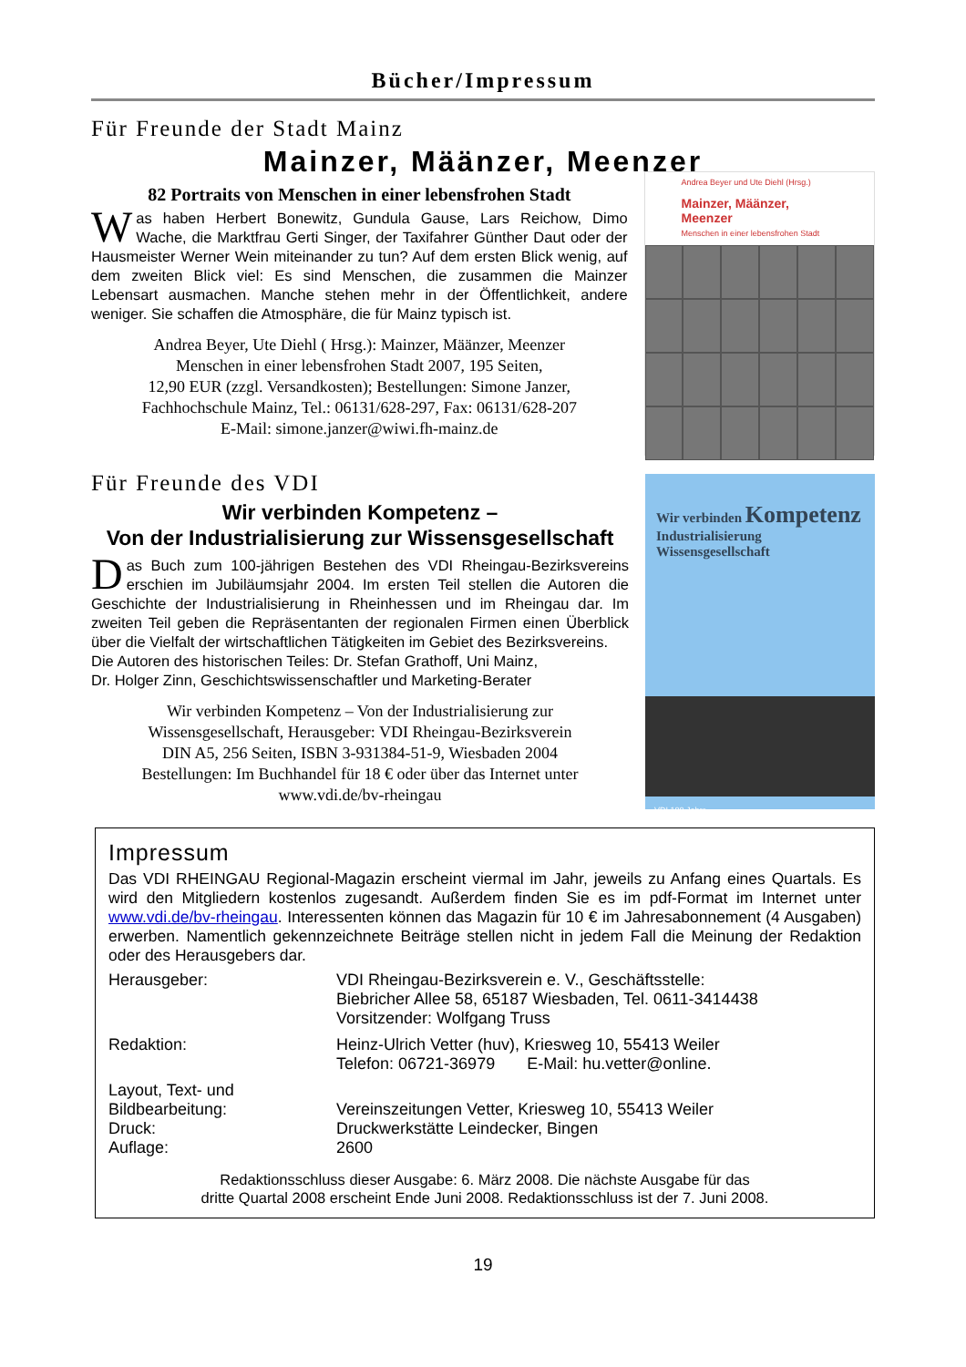Bücher/Impressum
Für Freunde der Stadt Mainz
Mainzer, Määnzer, Meenzer
82 Portraits von Menschen in einer lebensfrohen Stadt
Was haben Herbert Bonewitz, Gundula Gause, Lars Reichow, Dimo Wache, die Marktfrau Gerti Singer, der Taxifahrer Günther Daut oder der Hausmeister Werner Wein miteinander zu tun? Auf dem ersten Blick wenig, auf dem zweiten Blick viel: Es sind Menschen, die zusammen die Mainzer Lebensart ausmachen. Manche stehen mehr in der Öffentlichkeit, andere weniger. Sie schaffen die Atmosphäre, die für Mainz typisch ist.
Andrea Beyer, Ute Diehl ( Hrsg.): Mainzer, Määnzer, Meenzer
Menschen in einer lebensfrohen Stadt 2007, 195 Seiten,
12,90 EUR (zzgl. Versandkosten); Bestellungen: Simone Janzer,
Fachhochschule Mainz, Tel.: 06131/628-297, Fax: 06131/628-207
E-Mail: simone.janzer@wiwi.fh-mainz.de
Andrea Beyer und Ute Diehl (Hrsg.)
Mainzer, Määnzer, Meenzer
Menschen in einer lebensfrohen Stadt
Für Freunde des VDI
Wir verbinden Kompetenz –
Von der Industrialisierung zur Wissensgesellschaft
Das Buch zum 100-jährigen Bestehen des VDI Rheingau-Bezirksvereins erschien im Jubiläumsjahr 2004. Im ersten Teil stellen die Autoren die Geschichte der Industrialisierung in Rheinhessen und im Rheingau dar. Im zweiten Teil geben die Repräsentanten der regionalen Firmen einen Überblick über die Vielfalt der wirtschaftlichen Tätigkeiten im Gebiet des Bezirksvereins.
Die Autoren des historischen Teiles: Dr. Stefan Grathoff, Uni Mainz,
Dr. Holger Zinn, Geschichtswissenschaftler und Marketing-Berater
Wir verbinden Kompetenz – Von der Industrialisierung zur
Wissensgesellschaft, Herausgeber: VDI Rheingau-Bezirksverein
DIN A5, 256 Seiten, ISBN 3-931384-51-9, Wiesbaden 2004
Bestellungen: Im Buchhandel für 18 € oder über das Internet unter
www.vdi.de/bv-rheingau
Wir verbinden Kompetenz
Industrialisierung
Wissensgesellschaft
VDI 100 Jahre
Impressum
Das VDI RHEINGAU Regional-Magazin erscheint viermal im Jahr, jeweils zu Anfang eines Quartals. Es wird den Mitgliedern kostenlos zugesandt. Außerdem finden Sie es im pdf-Format im Internet unter www.vdi.de/bv-rheingau. Interessenten können das Magazin für 10 € im Jahresabonnement (4 Ausgaben) erwerben. Namentlich gekennzeichnete Beiträge stellen nicht in jedem Fall die Meinung der Redaktion oder des Herausgebers dar.
| Herausgeber: | VDI Rheingau-Bezirksverein e. V., Geschäftsstelle: Biebricher Allee 58, 65187 Wiesbaden, Tel. 0611-3414438 Vorsitzender: Wolfgang Truss |
| Redaktion: | Heinz-Ulrich Vetter (huv), Kriesweg 10, 55413 Weiler Telefon: 06721-36979 E-Mail: hu.vetter@online. |
| Layout, Text- und Bildbearbeitung: | Vereinszeitungen Vetter, Kriesweg 10, 55413 Weiler |
| Druck: | Druckwerkstätte Leindecker, Bingen |
| Auflage: | 2600 |
Redaktionsschluss dieser Ausgabe: 6. März 2008. Die nächste Ausgabe für das
dritte Quartal 2008 erscheint Ende Juni 2008. Redaktionsschluss ist der 7. Juni 2008.
19